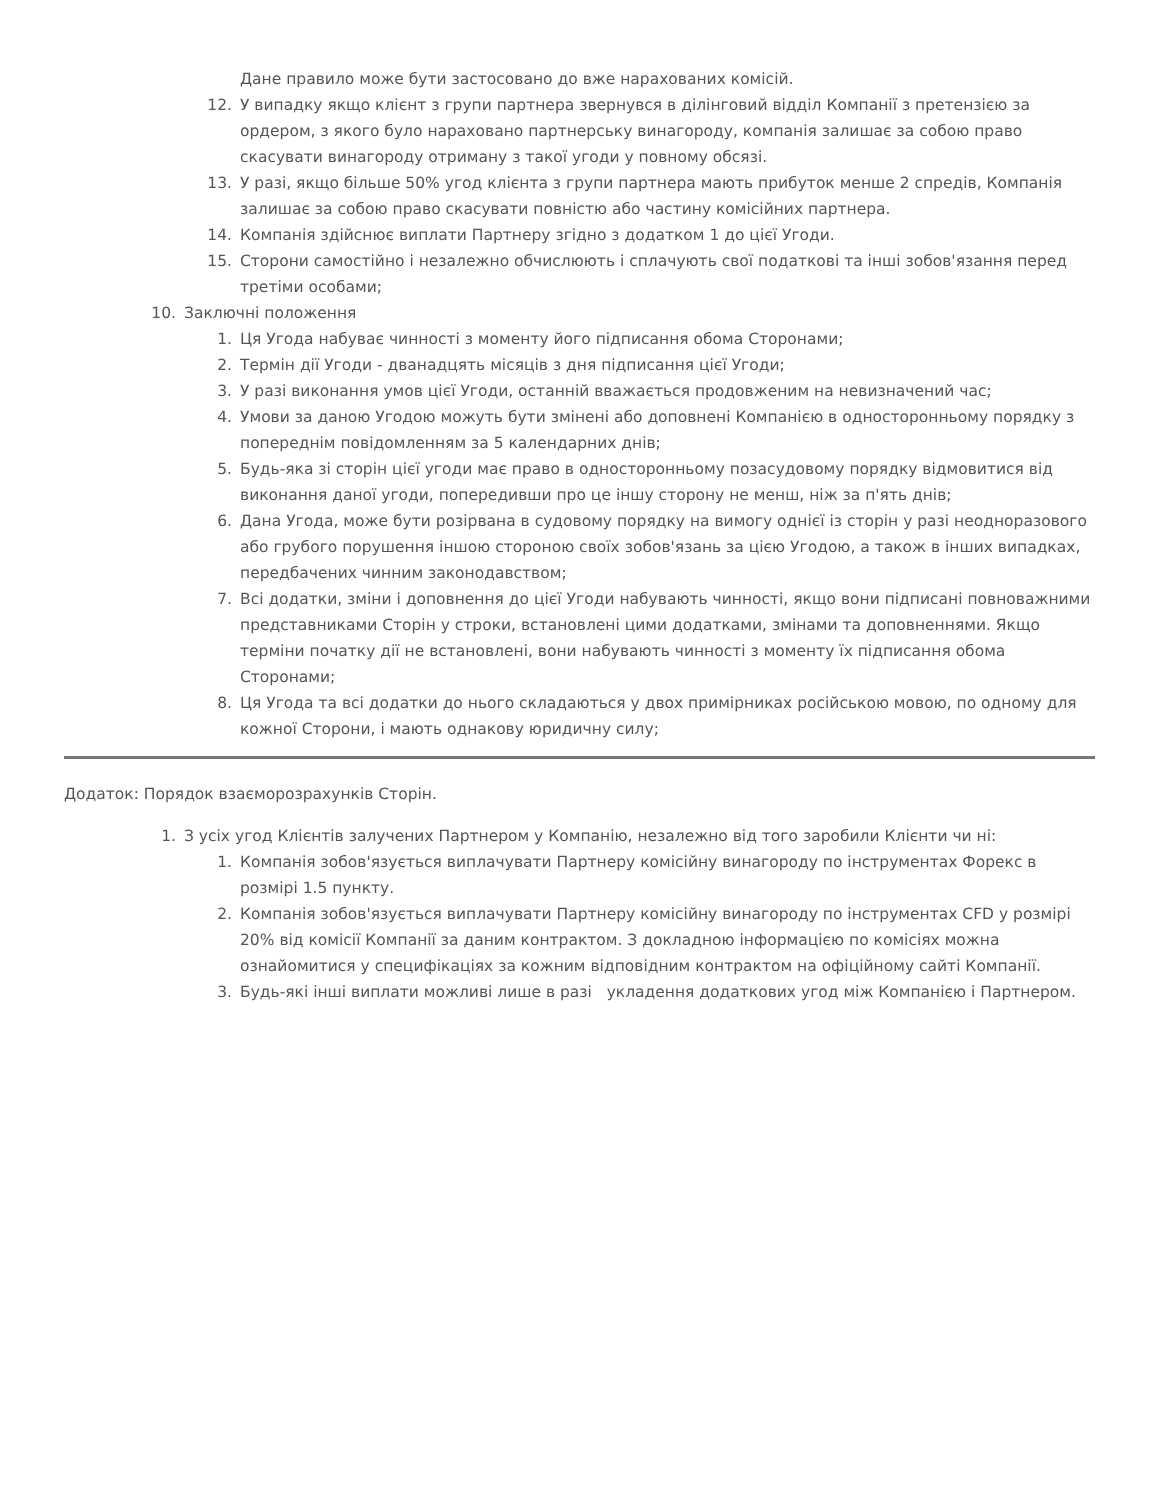Дане правило може бути застосовано до вже нарахованих комісій.
12. У випадку якщо клієнт з групи партнера звернувся в ділінговий відділ Компанії з претензією за ордером, з якого було нараховано партнерську винагороду, компанія залишає за собою право скасувати винагороду отриману з такої угоди у повному обсязі.
13. У разі, якщо більше 50% угод клієнта з групи партнера мають прибуток менше 2 спредів, Компанія залишає за собою право скасувати повністю або частину комісійних партнера.
14. Компанія здійснює виплати Партнеру згідно з додатком 1 до цієї Угоди.
15. Сторони самостійно і незалежно обчислюють і сплачують свої податкові та інші зобов'язання перед третіми особами;
10. Заключні положення
1. Ця Угода набуває чинності з моменту його підписання обома Сторонами;
2. Термін дії Угоди - дванадцять місяців з дня підписання цієї Угоди;
3. У разі виконання умов цієї Угоди, останній вважається продовженим на невизначений час;
4. Умови за даною Угодою можуть бути змінені або доповнені Компанією в односторонньому порядку з попереднім повідомленням за 5 календарних днів;
5. Будь-яка зі сторін цієї угоди має право в односторонньому позасудовому порядку відмовитися від виконання даної угоди, попередивши про це іншу сторону не менш, ніж за п'ять днів;
6. Дана Угода, може бути розірвана в судовому порядку на вимогу однієї із сторін у разі неодноразового або грубого порушення іншою стороною своїх зобов'язань за цією Угодою, а також в інших випадках, передбачених чинним законодавством;
7. Всі додатки, зміни і доповнення до цієї Угоди набувають чинності, якщо вони підписані повноважними представниками Сторін у строки, встановлені цими додатками, змінами та доповненнями. Якщо терміни початку дії не встановлені, вони набувають чинності з моменту їх підписання обома Сторонами;
8. Ця Угода та всі додатки до нього складаються у двох примірниках російською мовою, по одному для кожної Сторони, і мають однакову юридичну силу;
Додаток: Порядок взаєморозрахунків Сторін.
1. З усіх угод Клієнтів залучених Партнером у Компанію, незалежно від того заробили Клієнти чи ні:
1. Компанія зобов'язується виплачувати Партнеру комісійну винагороду по інструментах Форекс в розмірі 1.5 пункту.
2. Компанія зобов'язується виплачувати Партнеру комісійну винагороду по інструментах CFD у розмірі 20% від комісії Компанії за даним контрактом. З докладною інформацією по комісіях можна ознайомитися у специфікаціях за кожним відповідним контрактом на офіційному сайті Компанії.
3. Будь-які інші виплати можливі лише в разі укладення додаткових угод між Компанією і Партнером.